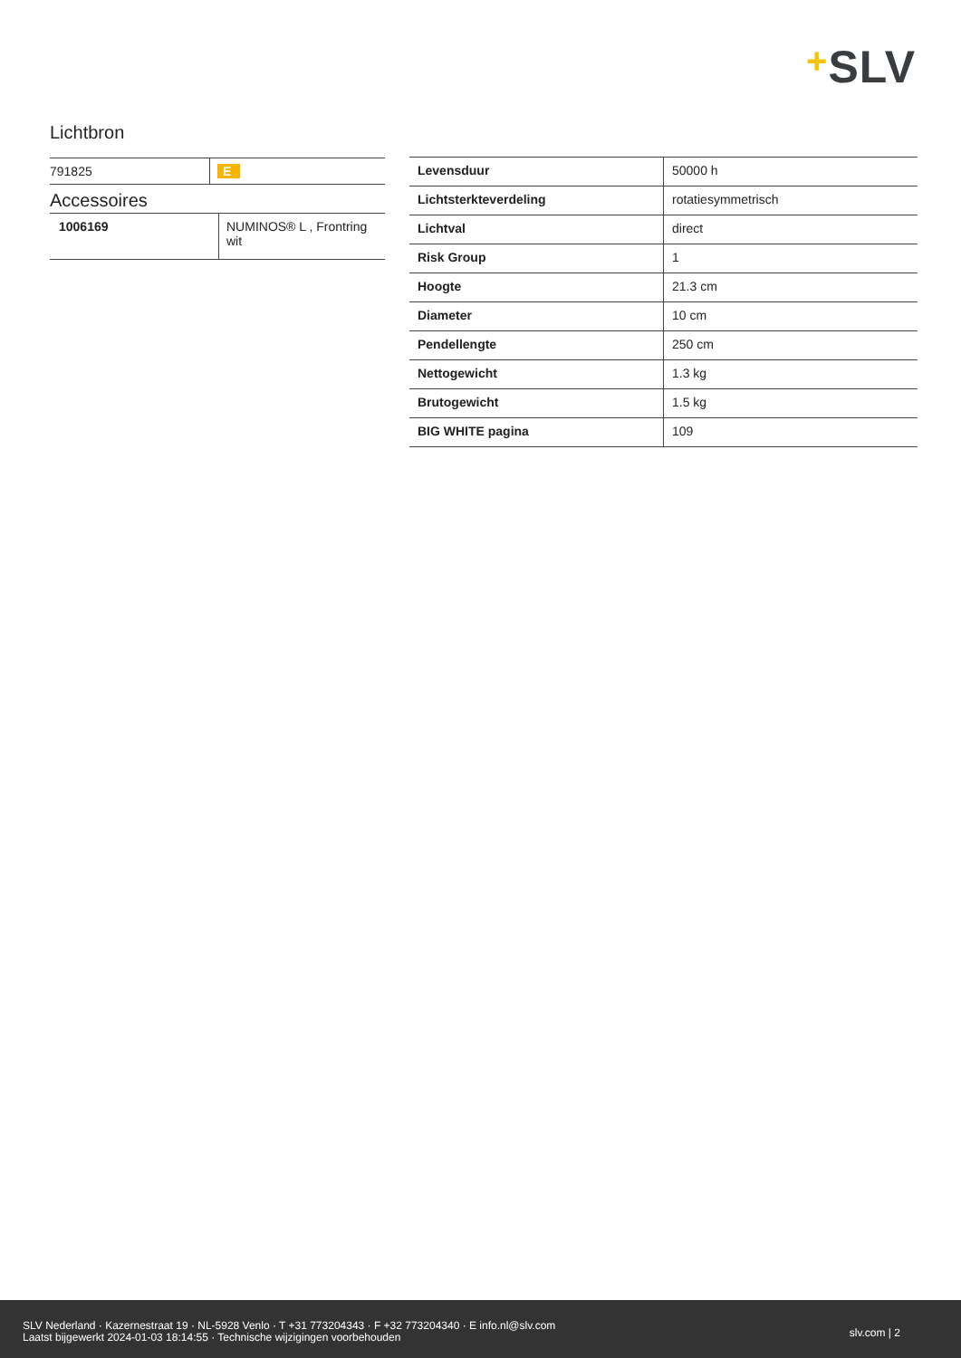+SLV
Lichtbron
| 791825 | E |
Accessoires
| 1006169 | NUMINOS® L , Frontring wit |
| Levensduur | 50000 h |
| Lichtsterkteverdeling | rotatiesymmetrisch |
| Lichtval | direct |
| Risk Group | 1 |
| Hoogte | 21.3 cm |
| Diameter | 10 cm |
| Pendellengte | 250 cm |
| Nettogewicht | 1.3 kg |
| Brutogewicht | 1.5 kg |
| BIG WHITE pagina | 109 |
SLV Nederland · Kazernestraat 19 · NL-5928 Venlo · T +31 773204343 · F +32 773204340 · E info.nl@slv.com
Laatst bijgewerkt 2024-01-03 18:14:55 · Technische wijzigingen voorbehouden
slv.com | 2